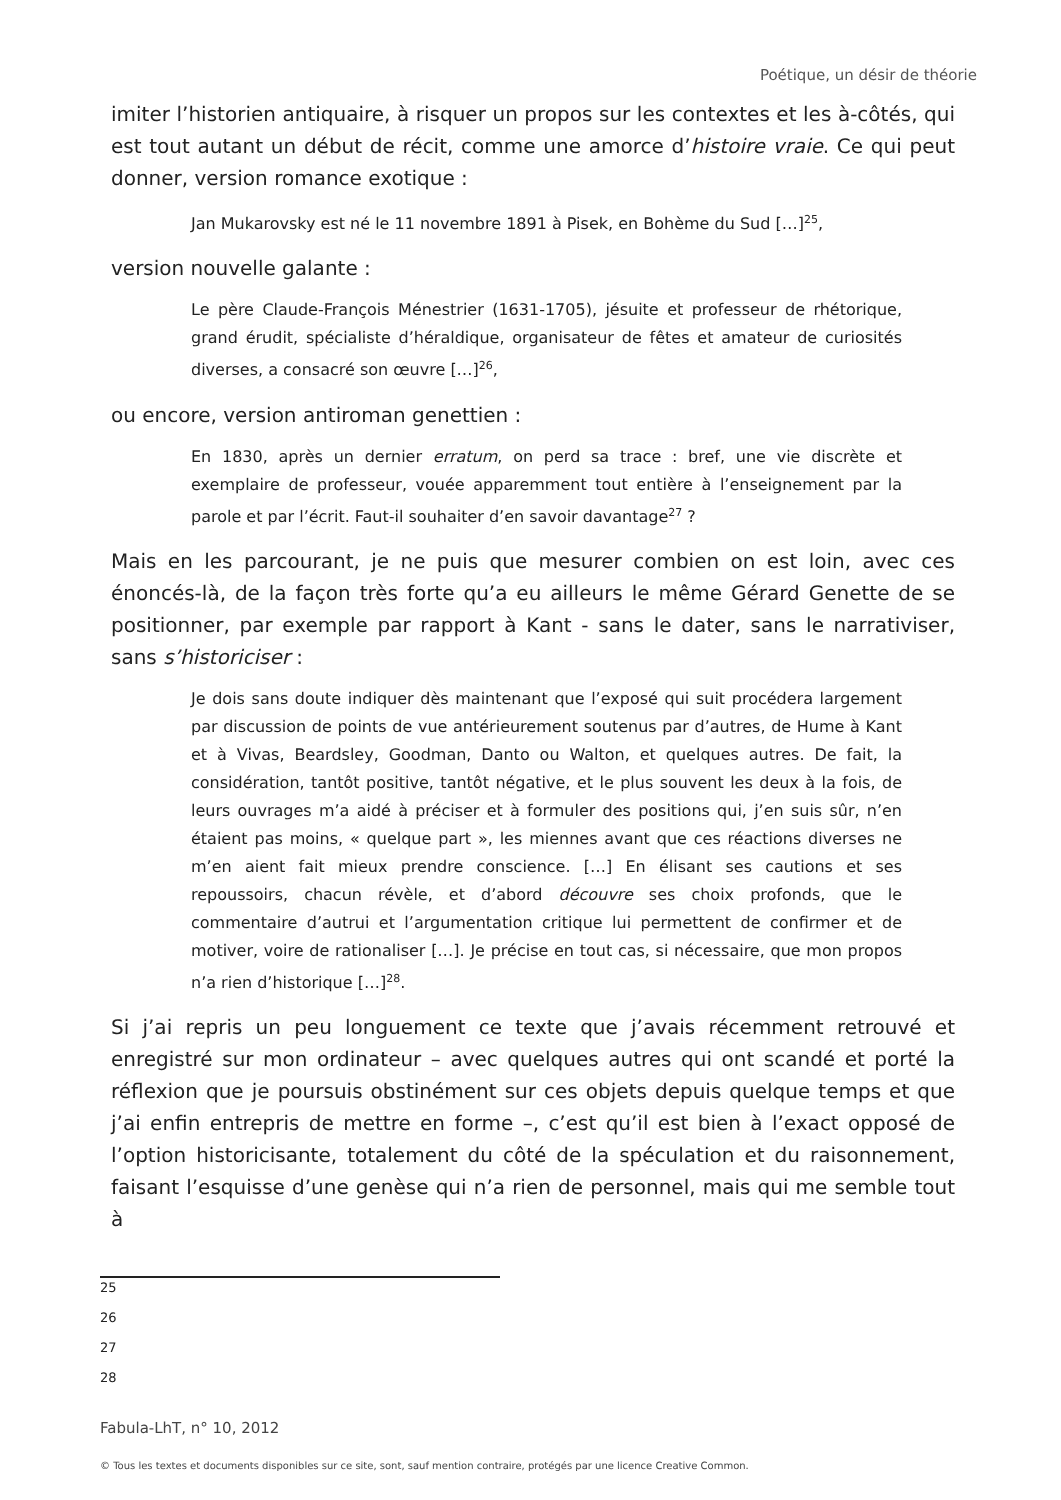Poétique, un désir de théorie
imiter l’historien antiquaire, à risquer un propos sur les contextes et les à-côtés, qui est tout autant un début de récit, comme une amorce d’histoire vraie. Ce qui peut donner, version romance exotique :
Jan Mukarovsky est né le 11 novembre 1891 à Pisek, en Bohème du Sud […]<sup>25</sup>,
version nouvelle galante :
Le père Claude-François Ménestrier (1631-1705), jésuite et professeur de rhétorique, grand érudit, spécialiste d’héraldique, organisateur de fêtes et amateur de curiosités diverses, a consacré son œuvre […]<sup>26</sup>,
ou encore, version antiroman genettien :
En 1830, après un dernier erratum, on perd sa trace : bref, une vie discrète et exemplaire de professeur, vouée apparemment tout entière à l’enseignement par la parole et par l’écrit. Faut-il souhaiter d’en savoir davantage<sup>27</sup> ?
Mais en les parcourant, je ne puis que mesurer combien on est loin, avec ces énoncés-là, de la façon très forte qu’a eu ailleurs le même Gérard Genette de se positionner, par exemple par rapport à Kant - sans le dater, sans le narrativiser, sans s’historiciser :
Je dois sans doute indiquer dès maintenant que l’exposé qui suit procédera largement par discussion de points de vue antérieurement soutenus par d’autres, de Hume à Kant et à Vivas, Beardsley, Goodman, Danto ou Walton, et quelques autres. De fait, la considération, tantôt positive, tantôt négative, et le plus souvent les deux à la fois, de leurs ouvrages m’a aidé à préciser et à formuler des positions qui, j’en suis sûr, n’en étaient pas moins, « quelque part », les miennes avant que ces réactions diverses ne m’en aient fait mieux prendre conscience. […] En élisant ses cautions et ses repoussoirs, chacun révèle, et d’abord découvre ses choix profonds, que le commentaire d’autrui et l’argumentation critique lui permettent de confirmer et de motiver, voire de rationaliser […]. Je précise en tout cas, si nécessaire, que mon propos n’a rien d’historique […]<sup>28</sup>.
Si j’ai repris un peu longuement ce texte que j’avais récemment retrouvé et enregistré sur mon ordinateur – avec quelques autres qui ont scandé et porté la réflexion que je poursuis obstinément sur ces objets depuis quelque temps et que j’ai enfin entrepris de mettre en forme –, c’est qu’il est bien à l’exact opposé de l’option historicisante, totalement du côté de la spéculation et du raisonnement, faisant l’esquisse d’une genèse qui n’a rien de personnel, mais qui me semble tout à
25
26
27
28
Fabula-LhT, n° 10, 2012
© Tous les textes et documents disponibles sur ce site, sont, sauf mention contraire, protégés par une licence Creative Common.